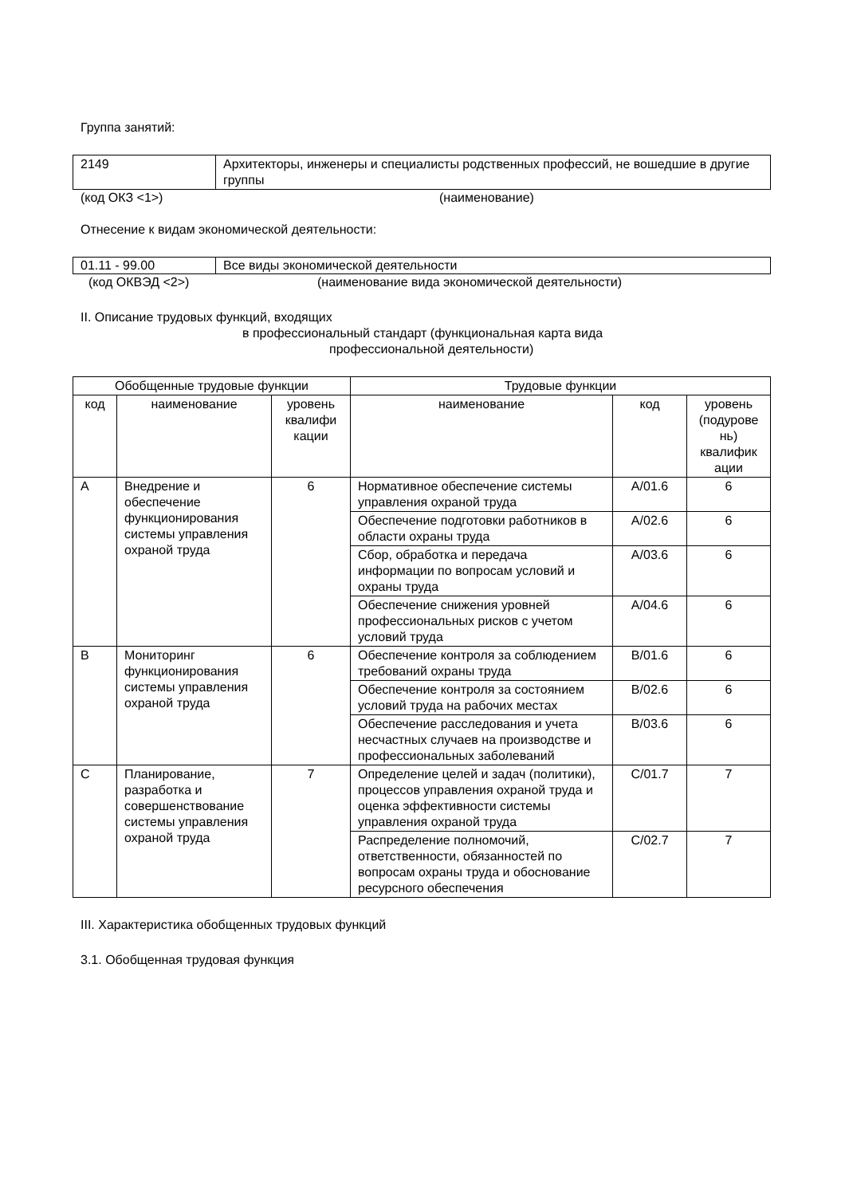Группа занятий:
| 2149 | Архитекторы, инженеры и специалисты родственных профессий, не вошедшие в другие группы |
(код ОКЗ <1>) (наименование)
Отнесение к видам экономической деятельности:
| 01.11 - 99.00 | Все виды экономической деятельности |
(код ОКВЭД <2>) (наименование вида экономической деятельности)
II. Описание трудовых функций, входящих
в профессиональный стандарт (функциональная карта вида
профессиональной деятельности)
| Обобщенные трудовые функции | | | Трудовые функции | | |
| --- | --- | --- | --- | --- | --- |
| код | наименование | уровень квалифи кации | наименование | код | уровень (подурове нь) квалифик ации |
| A | Внедрение и обеспечение функционирования системы управления охраной труда | 6 | Нормативное обеспечение системы управления охраной труда | A/01.6 | 6 |
| | | | Обеспечение подготовки работников в области охраны труда | A/02.6 | 6 |
| | | | Сбор, обработка и передача информации по вопросам условий и охраны труда | A/03.6 | 6 |
| | | | Обеспечение снижения уровней профессиональных рисков с учетом условий труда | A/04.6 | 6 |
| B | Мониторинг функционирования системы управления охраной труда | 6 | Обеспечение контроля за соблюдением требований охраны труда | B/01.6 | 6 |
| | | | Обеспечение контроля за состоянием условий труда на рабочих местах | B/02.6 | 6 |
| | | | Обеспечение расследования и учета несчастных случаев на производстве и профессиональных заболеваний | B/03.6 | 6 |
| C | Планирование, разработка и совершенствование системы управления охраной труда | 7 | Определение целей и задач (политики), процессов управления охраной труда и оценка эффективности системы управления охраной труда | C/01.7 | 7 |
| | | | Распределение полномочий, ответственности, обязанностей по вопросам охраны труда и обоснование ресурсного обеспечения | C/02.7 | 7 |
III. Характеристика обобщенных трудовых функций
3.1. Обобщенная трудовая функция